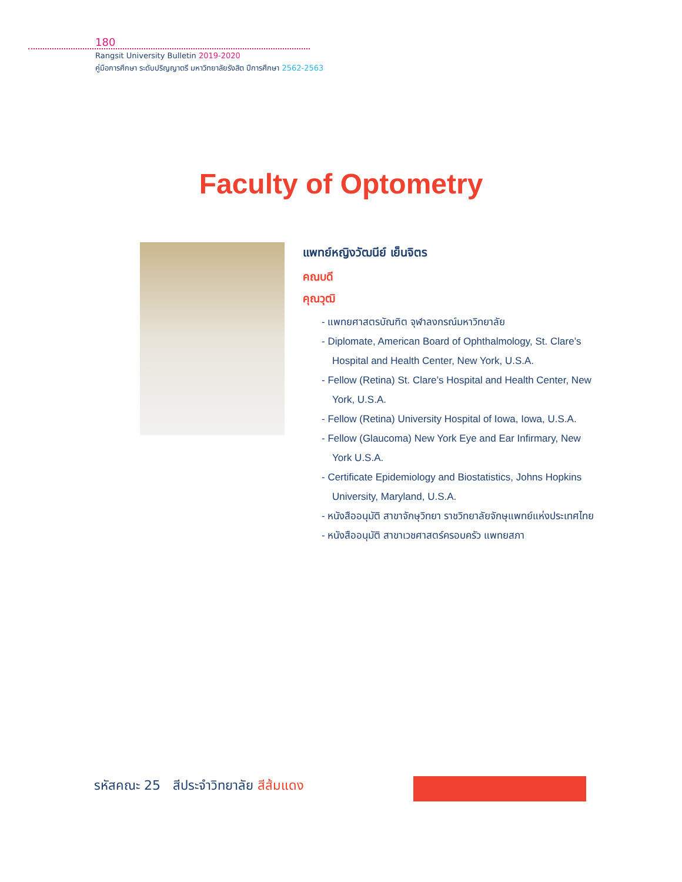180
Rangsit University Bulletin 2019-2020
คู่มือการศึกษา ระดับปริญญาตรี มหาวิทยาลัยรังสิต ปีการศึกษา 2562-2563
Faculty of Optometry
แพทย์หญิงวัฒนีย์ เย็นจิตร
คณบดี
คุณวุฒิ
- แพทยศาสตรบัณฑิต จุฬาลงกรณ์มหาวิทยาลัย
- Diplomate, American Board of Ophthalmology, St. Clare’s Hospital and Health Center, New York, U.S.A.
- Fellow (Retina) St. Clare’s Hospital and Health Center, New York, U.S.A.
- Fellow (Retina) University Hospital of Iowa, Iowa, U.S.A.
- Fellow (Glaucoma) New York Eye and Ear Infirmary, New York U.S.A.
- Certificate Epidemiology and Biostatistics, Johns Hopkins University, Maryland, U.S.A.
- หนังสืออนุมัติ สาขาจักษุวิทยา ราชวิทยาลัยจักษุแพทย์แห่งประเทศไทย
- หนังสืออนุมัติ สาขาเวชศาสตร์ครอบครัว แพทยสภา
รหัสคณะ 25 สีประจำวิทยาลัย สีส้มแดง